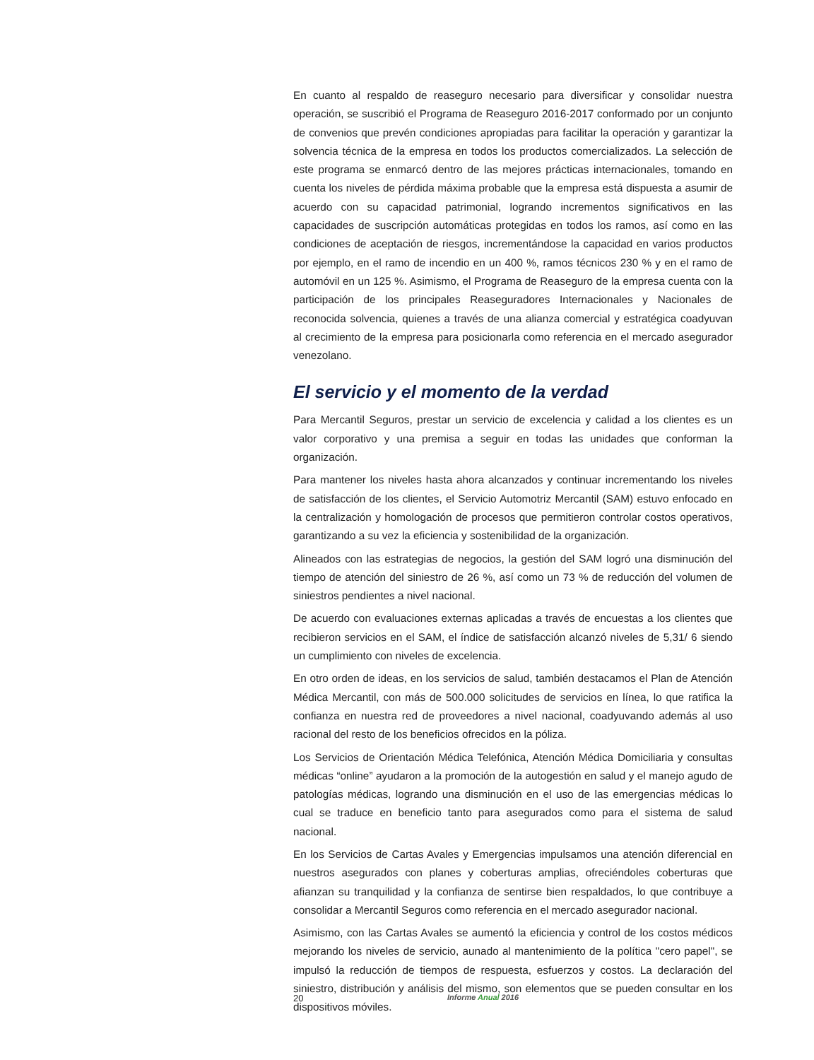En cuanto al respaldo de reaseguro necesario para diversificar y consolidar nuestra operación, se suscribió el Programa de Reaseguro 2016-2017 conformado por un conjunto de convenios que prevén condiciones apropiadas para facilitar la operación y garantizar la solvencia técnica de la empresa en todos los productos comercializados. La selección de este programa se enmarcó dentro de las mejores prácticas internacionales, tomando en cuenta los niveles de pérdida máxima probable que la empresa está dispuesta a asumir de acuerdo con su capacidad patrimonial, logrando incrementos significativos en las capacidades de suscripción automáticas protegidas en todos los ramos, así como en las condiciones de aceptación de riesgos, incrementándose la capacidad en varios productos por ejemplo, en el ramo de incendio en un 400 %, ramos técnicos 230 % y en el ramo de automóvil en un 125 %. Asimismo, el Programa de Reaseguro de la empresa cuenta con la participación de los principales Reaseguradores Internacionales y Nacionales de reconocida solvencia, quienes a través de una alianza comercial y estratégica coadyuvan al crecimiento de la empresa para posicionarla como referencia en el mercado asegurador venezolano.
El servicio y el momento de la verdad
Para Mercantil Seguros, prestar un servicio de excelencia y calidad a los clientes es un valor corporativo y una premisa a seguir en todas las unidades que conforman la organización.
Para mantener los niveles hasta ahora alcanzados y continuar incrementando los niveles de satisfacción de los clientes, el Servicio Automotriz Mercantil (SAM) estuvo enfocado en la centralización y homologación de procesos que permitieron controlar costos operativos, garantizando a su vez la eficiencia y sostenibilidad de la organización.
Alineados con las estrategias de negocios, la gestión del SAM logró una disminución del tiempo de atención del siniestro de 26 %, así como un 73 % de reducción del volumen de siniestros pendientes a nivel nacional.
De acuerdo con evaluaciones externas aplicadas a través de encuestas a los clientes que recibieron servicios en el SAM, el índice de satisfacción alcanzó niveles de 5,31/ 6 siendo un cumplimiento con niveles de excelencia.
En otro orden de ideas, en los servicios de salud, también destacamos el Plan de Atención Médica Mercantil, con más de 500.000 solicitudes de servicios en línea, lo que ratifica la confianza en nuestra red de proveedores a nivel nacional, coadyuvando además al uso racional del resto de los beneficios ofrecidos en la póliza.
Los Servicios de Orientación Médica Telefónica, Atención Médica Domiciliaria y consultas médicas “online” ayudaron a la promoción de la autogestión en salud y el manejo agudo de patologías médicas, logrando una disminución en el uso de las emergencias médicas lo cual se traduce en beneficio tanto para asegurados como para el sistema de salud nacional.
En los Servicios de Cartas Avales y Emergencias impulsamos una atención diferencial en nuestros asegurados con planes y coberturas amplias, ofreciéndoles coberturas que afianzan su tranquilidad y la confianza de sentirse bien respaldados, lo que contribuye a consolidar a Mercantil Seguros como referencia en el mercado asegurador nacional.
Asimismo, con las Cartas Avales se aumentó la eficiencia y control de los costos médicos mejorando los niveles de servicio, aunado al mantenimiento de la política "cero papel", se impulsó la reducción de tiempos de respuesta, esfuerzos y costos. La declaración del siniestro, distribución y análisis del mismo, son elementos que se pueden consultar en los dispositivos móviles.
20 Informe Anual 2016